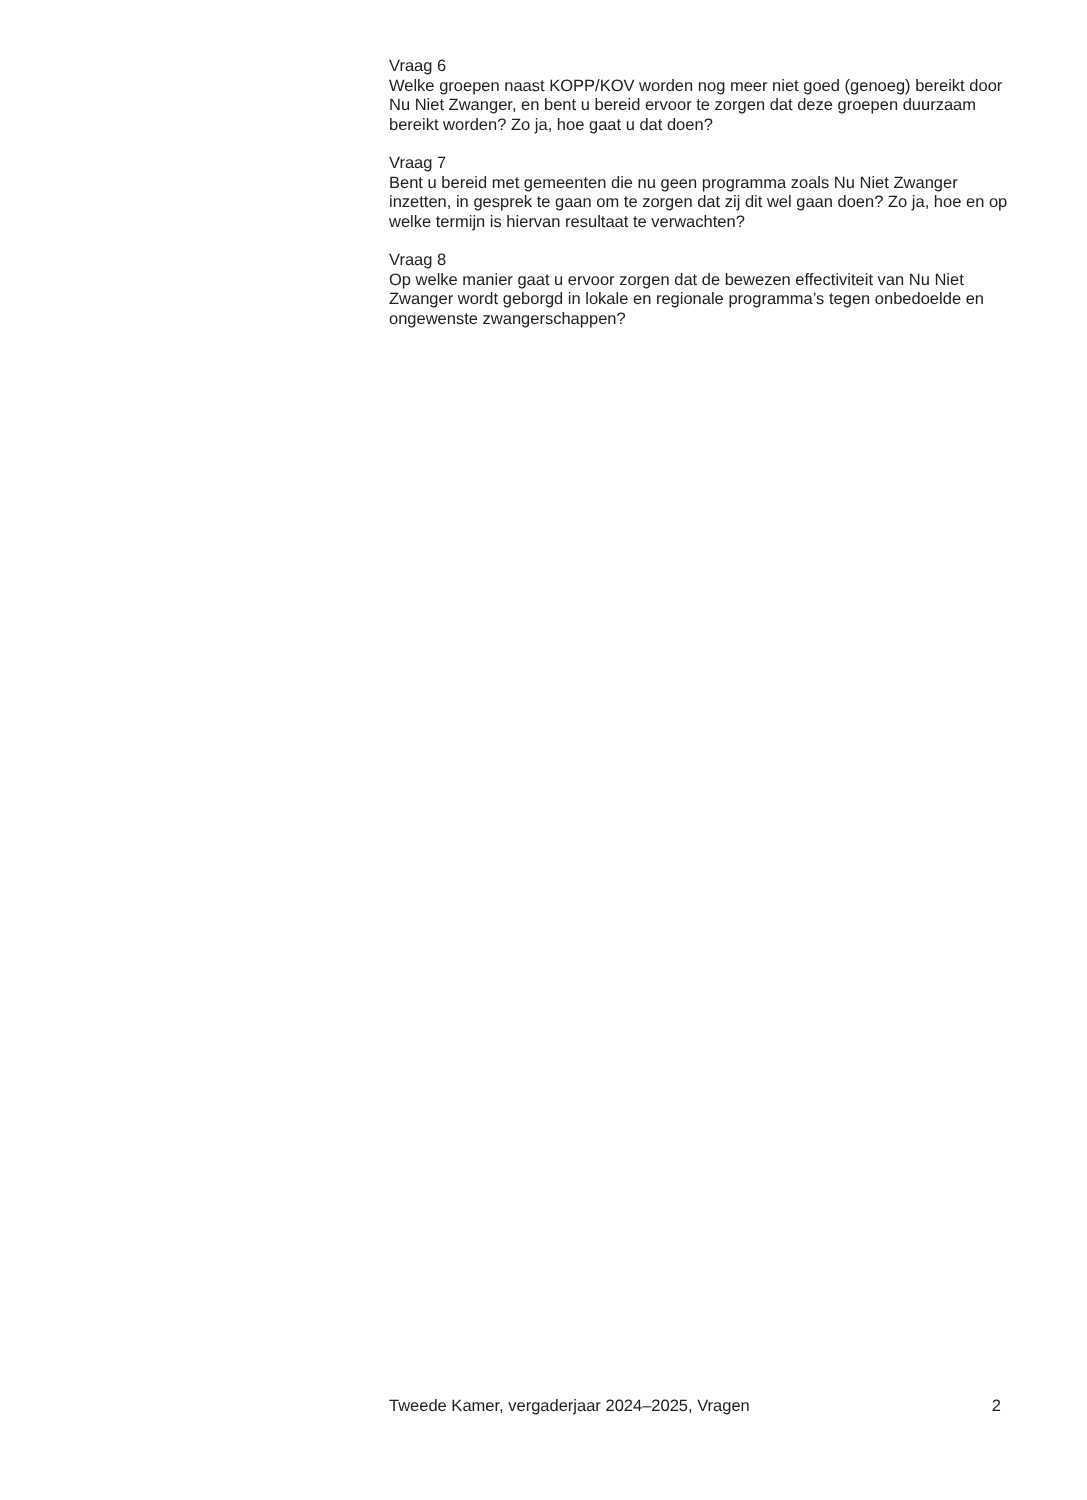Vraag 6
Welke groepen naast KOPP/KOV worden nog meer niet goed (genoeg) bereikt door Nu Niet Zwanger, en bent u bereid ervoor te zorgen dat deze groepen duurzaam bereikt worden? Zo ja, hoe gaat u dat doen?
Vraag 7
Bent u bereid met gemeenten die nu geen programma zoals Nu Niet Zwanger inzetten, in gesprek te gaan om te zorgen dat zij dit wel gaan doen? Zo ja, hoe en op welke termijn is hiervan resultaat te verwachten?
Vraag 8
Op welke manier gaat u ervoor zorgen dat de bewezen effectiviteit van Nu Niet Zwanger wordt geborgd in lokale en regionale programma’s tegen onbedoelde en ongewenste zwangerschappen?
Tweede Kamer, vergaderjaar 2024–2025, Vragen 2